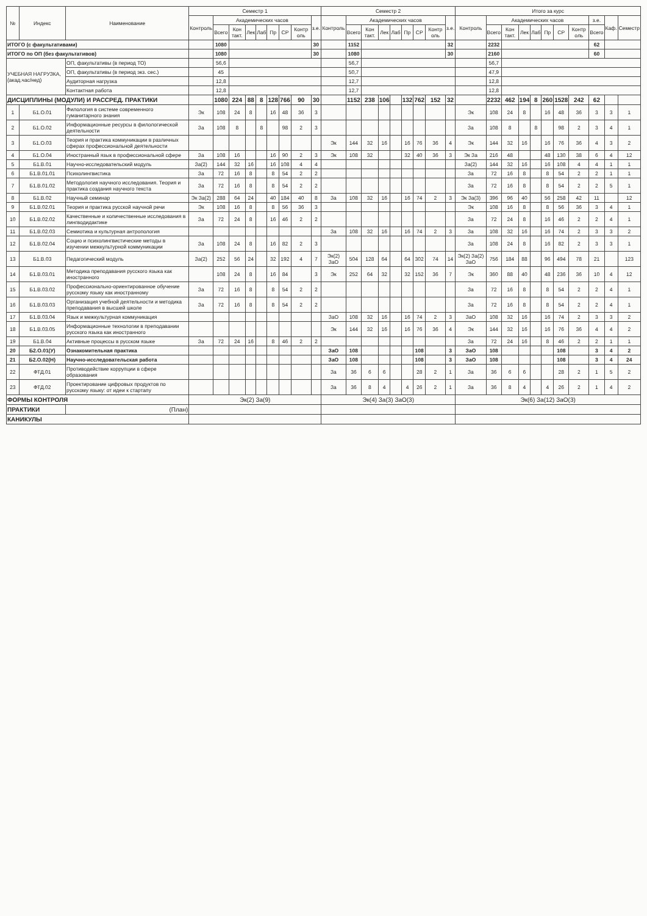| № | Индекс | Наименование | Семестр 1 | | | | | | | | | Семестр 2 | | | | | | | | | Итого за курс | | | | | | | | | | |
| --- | --- | --- | --- | --- | --- | --- | --- | --- | --- | --- | --- | --- | --- | --- | --- | --- | --- | --- | --- | --- | --- | --- | --- | --- | --- | --- | --- | --- | --- | --- | --- |
| | | | Контроль | Академических часов | | | | | | | з.е. | Контроль | Академических часов | | | | | | | з.е. | Контроль | Академических часов | | | | | | | з.е. | Каф. | Семестр |
| | | | | Всего | Кон такт. | Лек | Лаб | Пр | СР | Контр оль | | | Всего | Кон такт. | Лек | Лаб | Пр | СР | Контр оль | | | Всего | Кон такт. | Лек | Лаб | Пр | СР | Контр оль | Всего | | |
| ИТОГО (с факультативами) | | | | 1080 | | | | | | | 30 | | 1152 | | | | | | | 32 | | 2232 | | | | | | | 62 | | |
| ИТОГО по ОП (без факультативов) | | | | 1080 | | | | | | | 30 | | 1080 | | | | | | | 30 | | 2160 | | | | | | | 60 | | |
| УЧЕБНАЯ НАГРУЗКА, (акад.час/нед) | | ОП, факультативы (в период ТО) | | 56,6 | | | | | | | | | 56,7 | | | | | | | | | 56,7 | | | | | | | | | |
| | | ОП, факультативы (в период экз. сес.) | | 45 | | | | | | | | | 50,7 | | | | | | | | | 47,9 | | | | | | | | | |
| | | Аудиторная нагрузка | | 12,8 | | | | | | | | | 12,7 | | | | | | | | | 12,8 | | | | | | | | | |
| | | Контактная работа | | 12,8 | | | | | | | | | 12,7 | | | | | | | | | 12,8 | | | | | | | | | |
| ДИСЦИПЛИНЫ (МОДУЛИ) И РАССРЕД. ПРАКТИКИ | | | | 1080 | 224 | 88 | 8 | 128 | 766 | 90 | 30 | | 1152 | 238 | 106 | | 132 | 762 | 152 | 32 | | 2232 | 462 | 194 | 8 | 260 | 1528 | 242 | 62 | | |
| 1 | Б1.О.01 | Филология в системе современного гуманитарного знания | Эк | 108 | 24 | 8 | | 16 | 48 | 36 | 3 | | | | | | | | | | Эк | 108 | 24 | 8 | | 16 | 48 | 36 | 3 | 3 | 1 |
| 2 | Б1.О.02 | Информационные ресурсы в филологической деятельности | За | 108 | 8 | | 8 | | 98 | 2 | 3 | | | | | | | | | | За | 108 | 8 | | 8 | | 98 | 2 | 3 | 4 | 1 |
| 3 | Б1.О.03 | Теория и практика коммуникации в различных сферах профессиональной деятельности | | | | | | | | | | Эк | 144 | 32 | 16 | | 16 | 76 | 36 | 4 | Эк | 144 | 32 | 16 | | 16 | 76 | 36 | 4 | 3 | 2 |
| 4 | Б1.О.04 | Иностранный язык в профессиональной сфере | За | 108 | 16 | | | 16 | 90 | 2 | 3 | Эк | 108 | 32 | | | 32 | 40 | 36 | 3 | Эк За | 216 | 48 | | | 48 | 130 | 38 | 6 | 4 | 12 |
| 5 | Б1.В.01 | Научно-исследовательский модуль | За(2) | 144 | 32 | 16 | | 16 | 108 | 4 | 4 | | | | | | | | | | За(2) | 144 | 32 | 16 | | 16 | 108 | 4 | 4 | 1 | 1 |
| 6 | Б1.В.01.01 | Психолингвистика | За | 72 | 16 | 8 | | 8 | 54 | 2 | 2 | | | | | | | | | | За | 72 | 16 | 8 | | 8 | 54 | 2 | 2 | 1 | 1 |
| 7 | Б1.В.01.02 | Методология научного исследования. Теория и практика создания научного текста | За | 72 | 16 | 8 | | 8 | 54 | 2 | 2 | | | | | | | | | | За | 72 | 16 | 8 | | 8 | 54 | 2 | 2 | 5 | 1 |
| 8 | Б1.В.02 | Научный семинар | Эк За(2) | 288 | 64 | 24 | | 40 | 184 | 40 | 8 | За | 108 | 32 | 16 | | 16 | 74 | 2 | 3 | Эк За(3) | 396 | 96 | 40 | | 56 | 258 | 42 | 11 | | 12 |
| 9 | Б1.В.02.01 | Теория и практика русской научной речи | Эк | 108 | 16 | 8 | | 8 | 56 | 36 | 3 | | | | | | | | | | Эк | 108 | 16 | 8 | | 8 | 56 | 36 | 3 | 4 | 1 |
| 10 | Б1.В.02.02 | Качественные и количественные исследования в лингводидактике | За | 72 | 24 | 8 | | 16 | 46 | 2 | 2 | | | | | | | | | | За | 72 | 24 | 8 | | 16 | 46 | 2 | 2 | 4 | 1 |
| 11 | Б1.В.02.03 | Семиотика и культурная антропология | | | | | | | | | | За | 108 | 32 | 16 | | 16 | 74 | 2 | 3 | За | 108 | 32 | 16 | | 16 | 74 | 2 | 3 | 3 | 2 |
| 12 | Б1.В.02.04 | Социо и психолингвистические методы в изучении межкультурной коммуникации | За | 108 | 24 | 8 | | 16 | 82 | 2 | 3 | | | | | | | | | | За | 108 | 24 | 8 | | 16 | 82 | 2 | 3 | 3 | 1 |
| 13 | Б1.В.03 | Педагогический модуль | За(2) | 252 | 56 | 24 | | 32 | 192 | 4 | 7 | Эк(2) ЗаО | 504 | 128 | 64 | | 64 | 302 | 74 | 14 | Эк(2) За(2) ЗаО | 756 | 184 | 88 | | 96 | 494 | 78 | 21 | | 123 |
| 14 | Б1.В.03.01 | Методика преподавания русского языка как иностранного | | 108 | 24 | 8 | | 16 | 84 | | 3 | Эк | 252 | 64 | 32 | | 32 | 152 | 36 | 7 | Эк | 360 | 88 | 40 | | 48 | 236 | 36 | 10 | 4 | 12 |
| 15 | Б1.В.03.02 | Профессионально-ориентированное обучение русскому языку как иностранному | За | 72 | 16 | 8 | | 8 | 54 | 2 | 2 | | | | | | | | | | За | 72 | 16 | 8 | | 8 | 54 | 2 | 2 | 4 | 1 |
| 16 | Б1.В.03.03 | Организация учебной деятельности и методика преподавания в высшей школе | За | 72 | 16 | 8 | | 8 | 54 | 2 | 2 | | | | | | | | | | За | 72 | 16 | 8 | | 8 | 54 | 2 | 2 | 4 | 1 |
| 17 | Б1.В.03.04 | Язык и межкультурная коммуникация | | | | | | | | | | ЗаО | 108 | 32 | 16 | | 16 | 74 | 2 | 3 | ЗаО | 108 | 32 | 16 | | 16 | 74 | 2 | 3 | 3 | 2 |
| 18 | Б1.В.03.05 | Информационные технологии в преподавании русского языка как иностранного | | | | | | | | | | Эк | 144 | 32 | 16 | | 16 | 76 | 36 | 4 | Эк | 144 | 32 | 16 | | 16 | 76 | 36 | 4 | 4 | 2 |
| 19 | Б1.В.04 | Активные процессы в русском языке | За | 72 | 24 | 16 | | 8 | 46 | 2 | 2 | | | | | | | | | | За | 72 | 24 | 16 | | 8 | 46 | 2 | 2 | 1 | 1 |
| 20 | Б2.О.01(У) | Ознакомительная практика | | | | | | | | | | ЗаО | 108 | | | | | 108 | | 3 | ЗаО | 108 | | | | | 108 | | 3 | 4 | 2 |
| 21 | Б2.О.02(Н) | Научно-исследовательская работа | | | | | | | | | | ЗаО | 108 | | | | | 108 | | 3 | ЗаО | 108 | | | | | 108 | | 3 | 4 | 24 |
| 22 | ФТД.01 | Противодействие коррупции в сфере образования | | | | | | | | | | За | 36 | 6 | 6 | | | 28 | 2 | 1 | За | 36 | 6 | 6 | | | 28 | 2 | 1 | 5 | 2 |
| 23 | ФТД.02 | Проектирование цифровых продуктов по русскому языку: от идеи к стартапу | | | | | | | | | | За | 36 | 8 | 4 | | 4 | 26 | 2 | 1 | За | 36 | 8 | 4 | | 4 | 26 | 2 | 1 | 4 | 2 |
| ФОРМЫ КОНТРОЛЯ | | | Эк(2) За(9) | | | | | | | | | Эк(4) За(3) ЗаО(3) | | | | | | | | | Эк(6) За(12) ЗаО(3) | | | | | | | | | | |
| ПРАКТИКИ | | (План) | | | | | | | | | | | | | | | | | | | | | | | | | | | | | |
| КАНИКУЛЫ | | | | | | | | | | | | | | | | | | | | | | | | | | | | | | | |